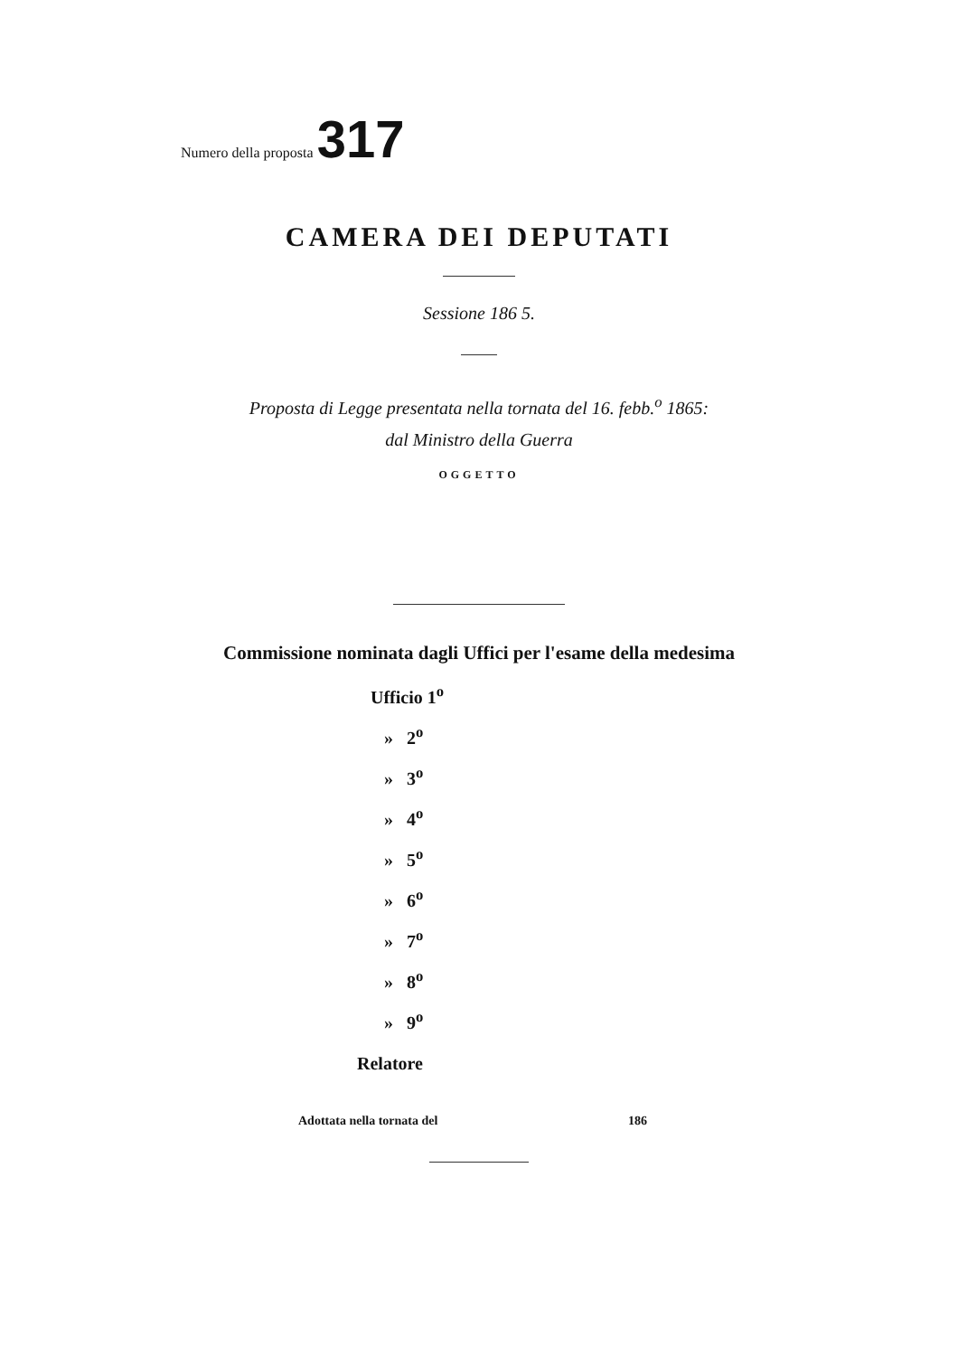Numero della proposta 317
CAMERA DEI DEPUTATI
Sessione 186 5.
Proposta di Legge presentata nella tornata del 16. febb.<sup>o</sup> 1865:
dal Ministro della Guerra
OGGETTO
Commissione nominata dagli Uffici per l'esame della medesima
Ufficio 1<sup>o</sup>
» 2<sup>o</sup>
» 3<sup>o</sup>
» 4<sup>o</sup>
» 5<sup>o</sup>
» 6<sup>o</sup>
» 7<sup>o</sup>
» 8<sup>o</sup>
» 9<sup>o</sup>
Relatore
Adottata nella tornata del 186